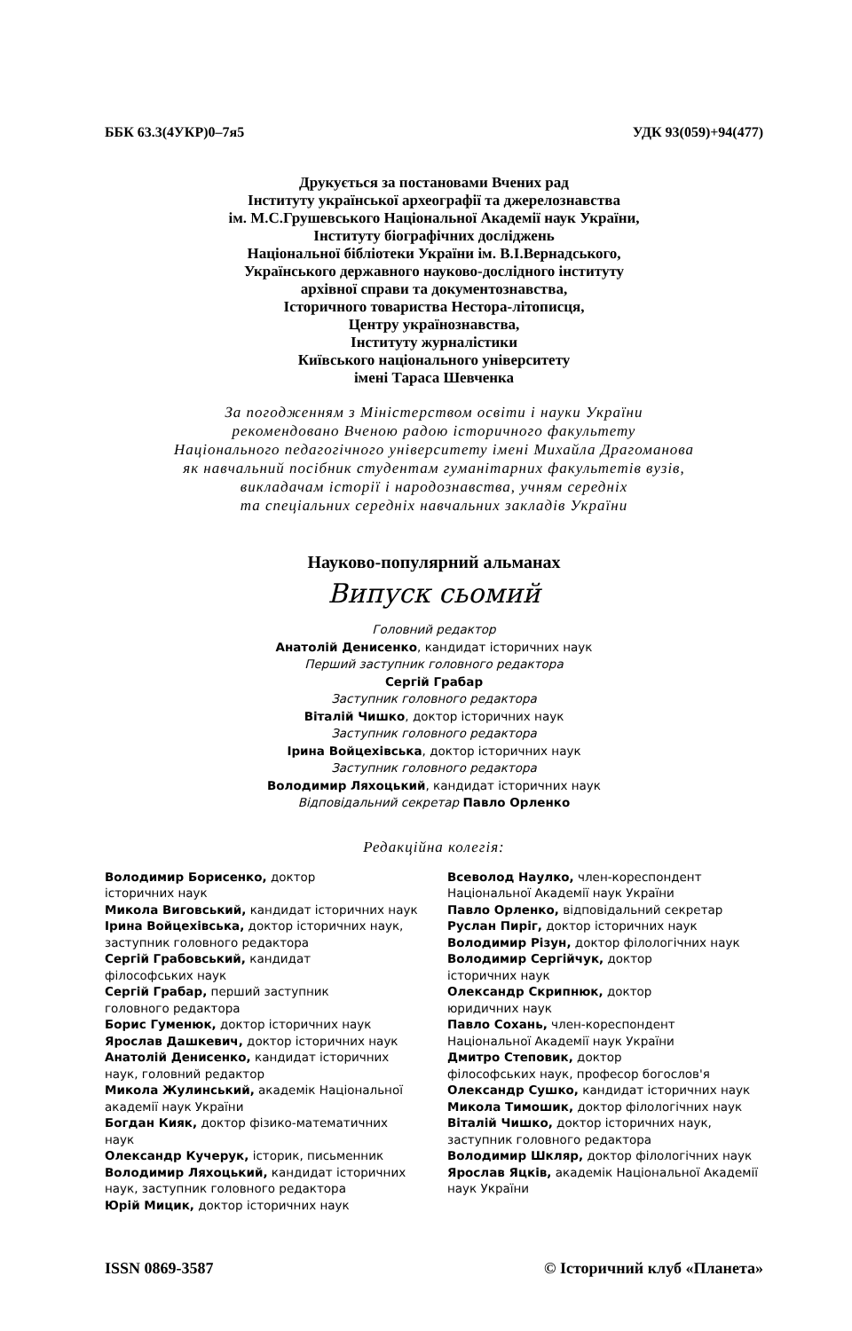ББК 63.3(4УКР)0–7я5 УДК 93(059)+94(477)
Друкується за постановами Вчених рад
Інституту української археографії та джерелознавства
ім. М.С.Грушевського Національної Академії наук України,
Інституту біографічних досліджень
Національної бібліотеки України ім. В.І.Вернадського,
Українського державного науково-дослідного інституту
архівної справи та документознавства,
Історичного товариства Нестора-літописця,
Центру українознавства,
Інституту журналістики
Київського національного університету
імені Тараса Шевченка
За погодженням з Міністерством освіти і науки України
рекомендовано Вченою радою історичного факультету
Національного педагогічного університету імені Михайла Драгоманова
як навчальний посібник студентам гуманітарних факультетів вузів,
викладачам історії і народознавства, учням середніх
та спеціальних середніх навчальних закладів України
Науково-популярний альманах
Випуск сьомий
Головний редактор
Анатолій Денисенко, кандидат історичних наук
Перший заступник головного редактора
Сергій Грабар
Заступник головного редактора
Віталій Чишко, доктор історичних наук
Заступник головного редактора
Ірина Войцехівська, доктор історичних наук
Заступник головного редактора
Володимир Ляхоцький, кандидат історичних наук
Відповідальний секретар Павло Орленко
Редакційна колегія:
Володимир Борисенко, доктор
історичних наук
Микола Виговський, кандидат історичних наук
Ірина Войцехівська, доктор історичних наук, заступник головного редактора
Сергій Грабовський, кандидат
філософських наук
Сергій Грабар, перший заступник
головного редактора
Борис Гуменюк, доктор історичних наук
Ярослав Дашкевич, доктор історичних наук
Анатолій Денисенко, кандидат історичних наук, головний редактор
Микола Жулинський, академік Національної академії наук України
Богдан Кияк, доктор фізико-математичних наук
Олександр Кучерук, історик, письменник
Володимир Ляхоцький, кандидат історичних наук, заступник головного редактора
Юрій Мицик, доктор історичних наук
Всеволод Наулко, член-кореспондент Національної Академії наук України
Павло Орленко, відповідальний секретар
Руслан Пиріг, доктор історичних наук
Володимир Різун, доктор філологічних наук
Володимир Сергійчук, доктор
історичних наук
Олександр Скрипнюк, доктор
юридичних наук
Павло Сохань, член-кореспондент
Національної Академії наук України
Дмитро Степовик, доктор
філософських наук, професор богослов'я
Олександр Сушко, кандидат історичних наук
Микола Тимошик, доктор філологічних наук
Віталій Чишко, доктор історичних наук, заступник головного редактора
Володимир Шкляр, доктор філологічних наук
Ярослав Яцків, академік Національної Академії наук України
ISSN 0869-3587 © Історичний клуб «Планета»